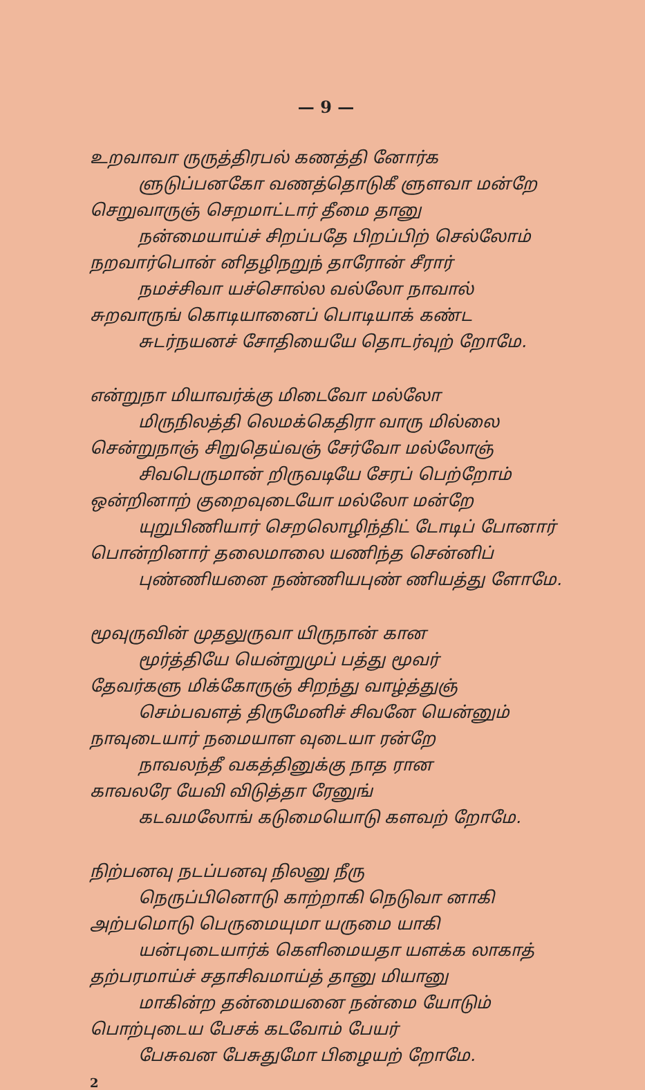— 9 —
உறவாவா ருருத்திரபல் கணத்தி னோர்க
ளுடுப்பனகோ வணத்தொடுகீ ளுளவா மன்றே
செறுவாருஞ் செறமாட்டார் தீமை தானு
நன்மையாய்ச் சிறப்பதே பிறப்பிற் செல்லோம்
நறவார்பொன் னிதழிநறுந் தாரோன் சீரார்
நமச்சிவா யச்சொல்ல வல்லோ நாவால்
சுறவாருங் கொடியானைப் பொடியாக் கண்ட
சுடர்நயனச் சோதியையே தொடர்வுற் றோமே.
என்றுநா மியாவர்க்கு மிடைவோ மல்லோ
மிருநிலத்தி லெமக்கெதிரா வாரு மில்லை
சென்றுநாஞ் சிறுதெய்வஞ் சேர்வோ மல்லோஞ்
சிவபெருமான் றிருவடியே சேரப் பெற்றோம்
ஒன்றினாற் குறைவுடையோ மல்லோ மன்றே
யுறுபிணியார் செறலொழிந்திட் டோடிப் போனார்
பொன்றினார் தலைமாலை யணிந்த சென்னிப்
புண்ணியனை நண்ணியபுண் ணியத்து ளோமே.
மூவுருவின் முதலுருவா யிருநான் கான
மூர்த்தியே யென்றுமுப் பத்து மூவர்
தேவர்களு மிக்கோருஞ் சிறந்து வாழ்த்துஞ்
செம்பவளத் திருமேனிச் சிவனே யென்னும்
நாவுடையார் நமையாள வுடையா ரன்றே
நாவலந்தீ வகத்தினுக்கு நாத ரான
காவலரே யேவி விடுத்தா ரேனுங்
கடவமலோங் கடுமையொடு களவற் றோமே.
நிற்பனவு நடப்பனவு நிலனு நீரு
நெருப்பினொடு காற்றாகி நெடுவா னாகி
அற்பமொடு பெருமையுமா யருமை யாகி
யன்புடையார்க் கெளிமையதா யளக்க லாகாத்
தற்பரமாய்ச் சதாசிவமாய்த் தானு மியானு
மாகின்ற தன்மையனை நன்மை யோடும்
பொற்புடைய பேசக் கடவோம் பேயர்
பேசுவன பேசுதுமோ பிழையற் றோமே.
2